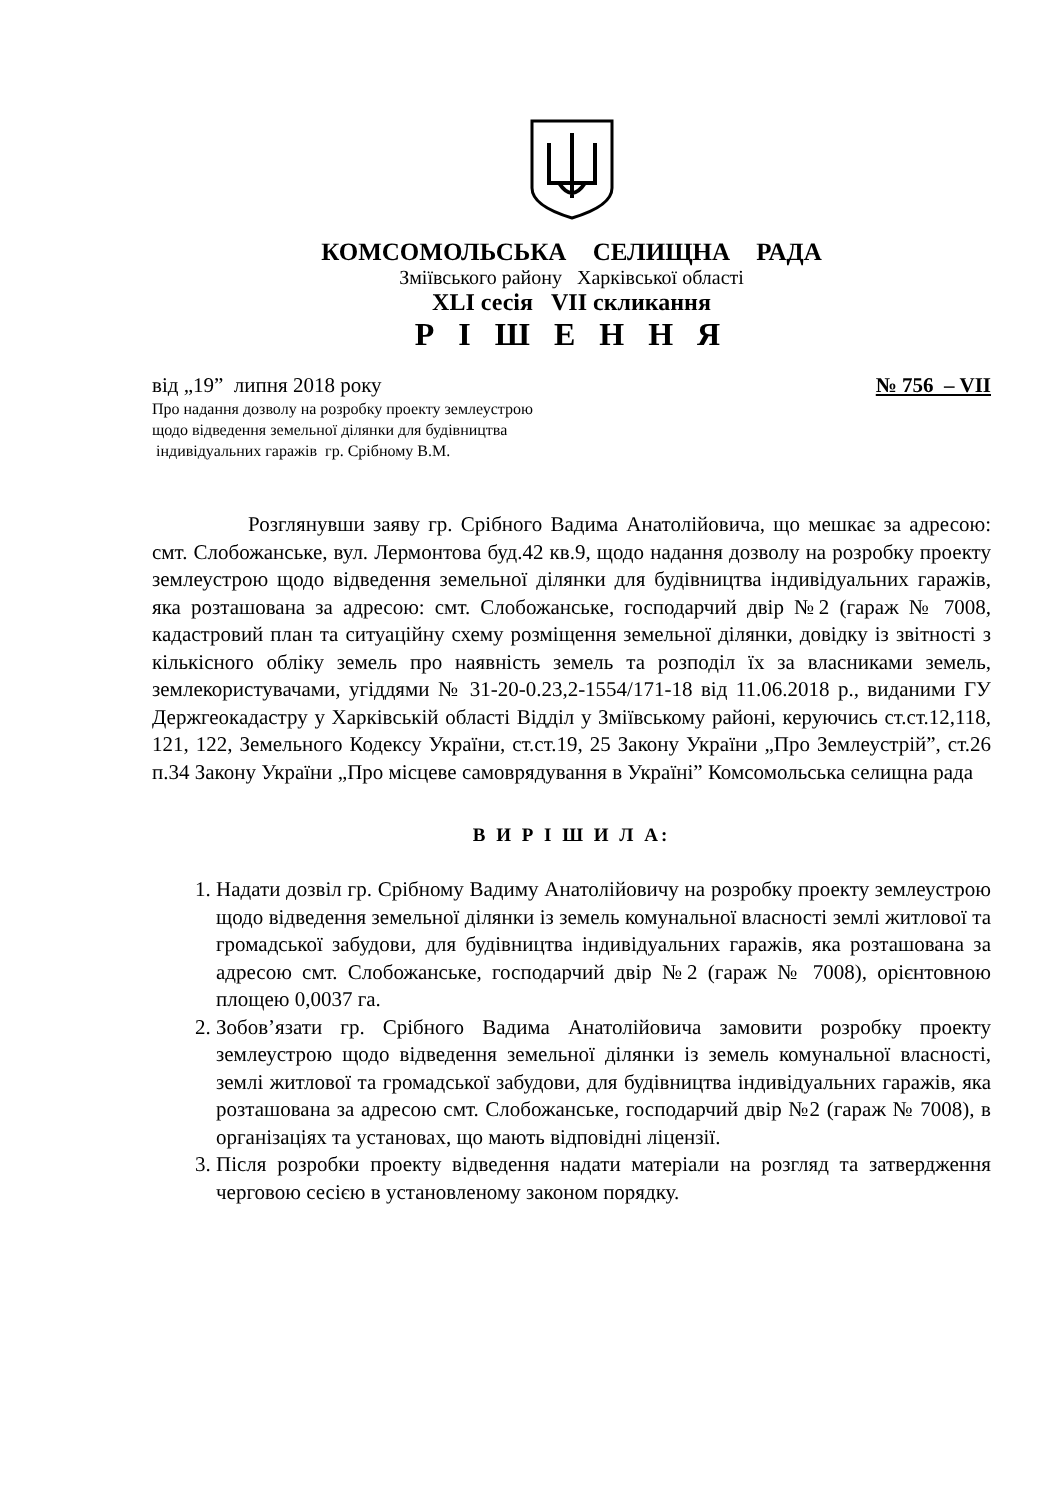КОМСОМОЛЬСЬКА СЕЛИЩНА РАДА
Зміївського району Харківської області
XLI сесія VII скликання
Р І Ш Е Н Н Я
від „19” липня 2018 року № 756 – VII
Про надання дозволу на розробку проекту землеустрою
щодо відведення земельної ділянки для будівництва
індивідуальних гаражів гр. Срібному В.М.
Розглянувши заяву гр. Срібного Вадима Анатолійовича, що мешкає за адресою: смт. Слобожанське, вул. Лермонтова буд.42 кв.9, щодо надання дозволу на розробку проекту землеустрою щодо відведення земельної ділянки для будівництва індивідуальних гаражів, яка розташована за адресою: смт. Слобожанське, господарчий двір №2 (гараж № 7008, кадастровий план та ситуаційну схему розміщення земельної ділянки, довідку із звітності з кількісного обліку земель про наявність земель та розподіл їх за власниками земель, землекористувачами, угіддями № 31-20-0.23,2-1554/171-18 від 11.06.2018 р., виданими ГУ Держгеокадастру у Харківській області Відділ у Зміївському районі, керуючись ст.ст.12,118, 121, 122, Земельного Кодексу України, ст.ст.19, 25 Закону України „Про Землеустрій”, ст.26 п.34 Закону України „Про місцеве самоврядування в Україні” Комсомольська селищна рада
В И Р І Ш И Л А:
1. Надати дозвіл гр. Срібному Вадиму Анатолійовичу на розробку проекту землеустрою щодо відведення земельної ділянки із земель комунальної власності землі житлової та громадської забудови, для будівництва індивідуальних гаражів, яка розташована за адресою смт. Слобожанське, господарчий двір №2 (гараж № 7008), орієнтовною площею 0,0037 га.
2. Зобов’язати гр. Срібного Вадима Анатолійовича замовити розробку проекту землеустрою щодо відведення земельної ділянки із земель комунальної власності, землі житлової та громадської забудови, для будівництва індивідуальних гаражів, яка розташована за адресою смт. Слобожанське, господарчий двір №2 (гараж № 7008), в організаціях та установах, що мають відповідні ліцензії.
3. Після розробки проекту відведення надати матеріали на розгляд та затвердження черговою сесією в установленому законом порядку.